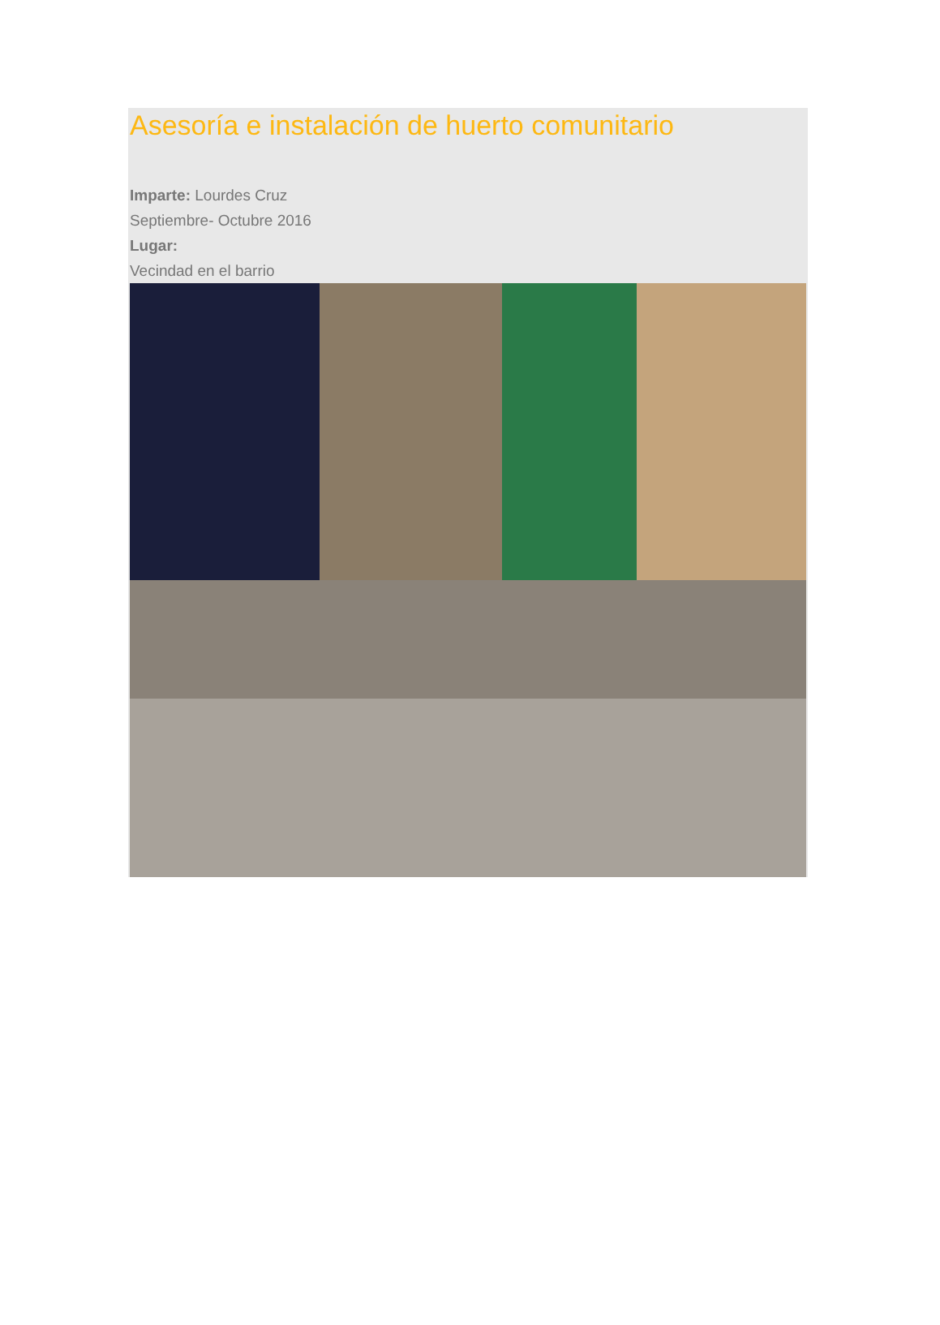Asesoría e instalación de huerto comunitario
Imparte: Lourdes Cruz
Septiembre- Octubre 2016
Lugar:
Vecindad en el barrio